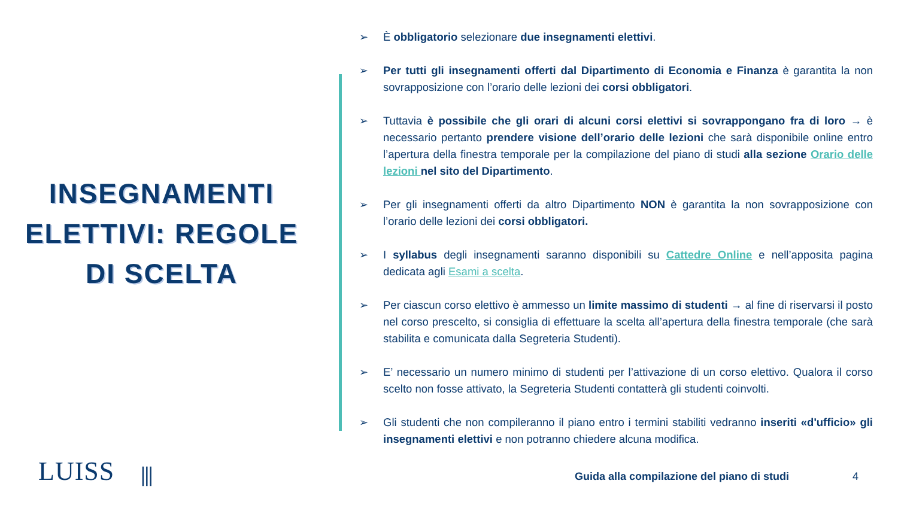INSEGNAMENTI ELETTIVI: REGOLE DI SCELTA
➢ È obbligatorio selezionare due insegnamenti elettivi.
➢ Per tutti gli insegnamenti offerti dal Dipartimento di Economia e Finanza è garantita la non sovrapposizione con l’orario delle lezioni dei corsi obbligatori.
➢ Tuttavia è possibile che gli orari di alcuni corsi elettivi si sovrappongano fra di loro → è necessario pertanto prendere visione dell’orario delle lezioni che sarà disponibile online entro l’apertura della finestra temporale per la compilazione del piano di studi alla sezione Orario delle lezioni nel sito del Dipartimento.
➢ Per gli insegnamenti offerti da altro Dipartimento NON è garantita la non sovrapposizione con l’orario delle lezioni dei corsi obbligatori.
➢ I syllabus degli insegnamenti saranno disponibili su Cattedre Online e nell’apposita pagina dedicata agli Esami a scelta.
➢ Per ciascun corso elettivo è ammesso un limite massimo di studenti → al fine di riservarsi il posto nel corso prescelto, si consiglia di effettuare la scelta all’apertura della finestra temporale (che sarà stabilita e comunicata dalla Segreteria Studenti).
➢ E’ necessario un numero minimo di studenti per l’attivazione di un corso elettivo. Qualora il corso scelto non fosse attivato, la Segreteria Studenti contatterà gli studenti coinvolti.
➢ Gli studenti che non compileranno il piano entro i termini stabiliti vedranno inseriti «d'ufficio» gli insegnamenti elettivi e non potranno chiedere alcuna modifica.
LUISS ⫼
Guida alla compilazione del piano di studi
4